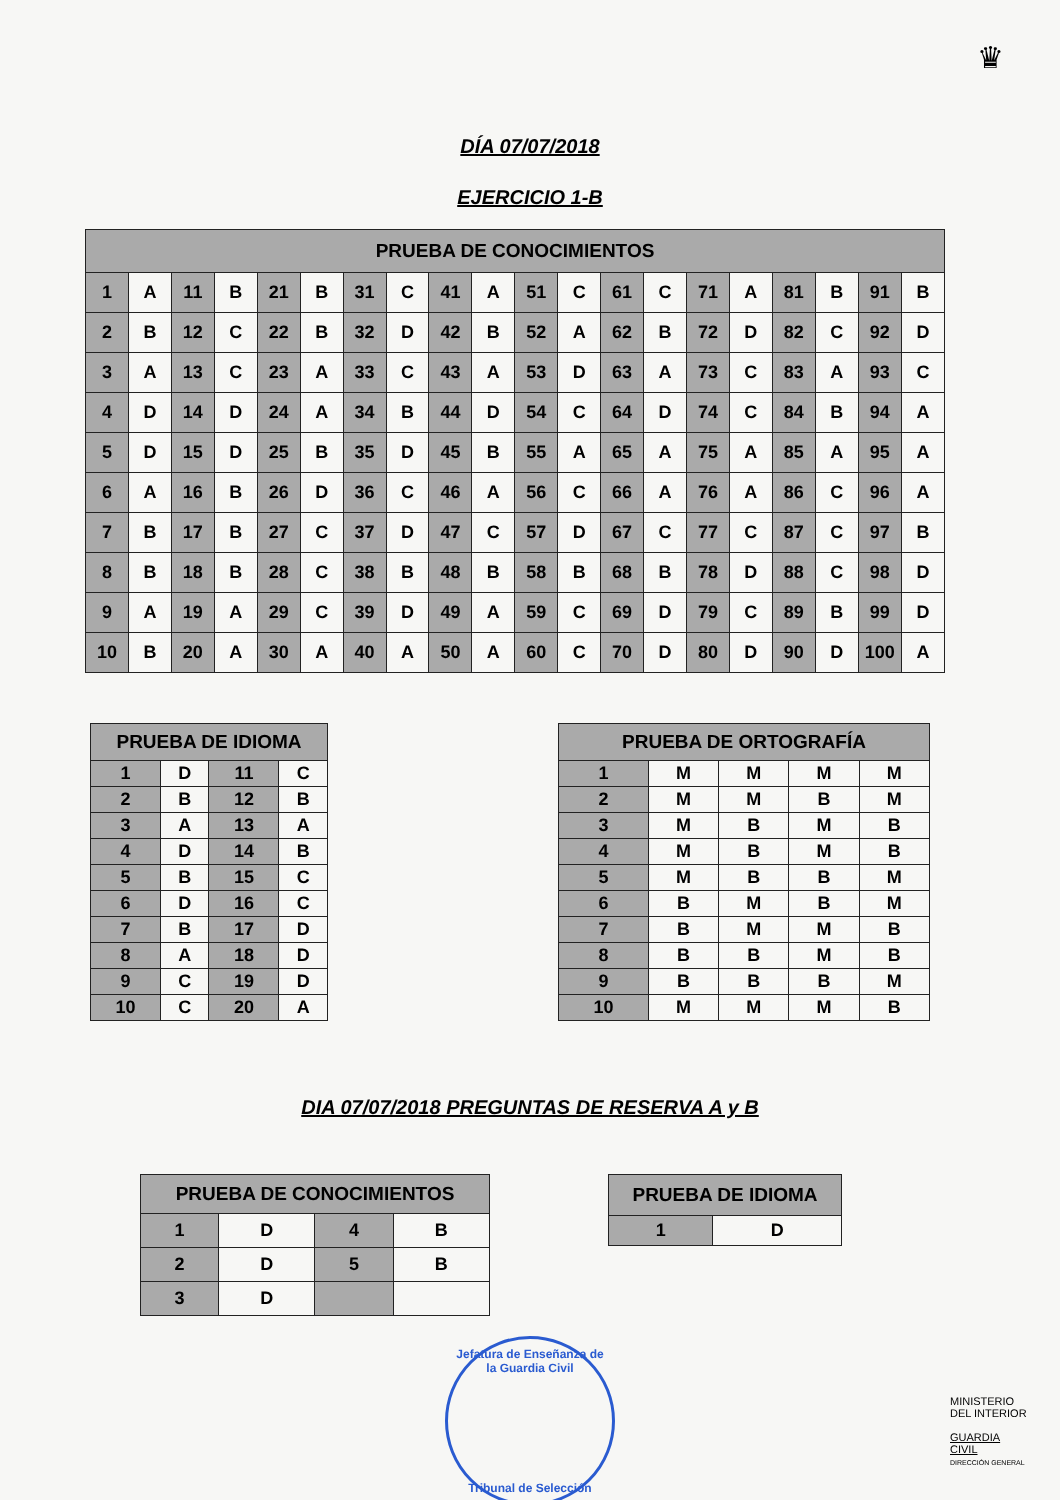♛
DÍA 07/07/2018
EJERCICIO 1-B
| PRUEBA DE CONOCIMIENTOS | | | | | | | | | | | | | | | | | | | |
| --- | --- | --- | --- | --- | --- | --- | --- | --- | --- | --- | --- | --- | --- | --- | --- | --- | --- | --- | --- |
| 1 | A | 11 | B | 21 | B | 31 | C | 41 | A | 51 | C | 61 | C | 71 | A | 81 | B | 91 | B |
| 2 | B | 12 | C | 22 | B | 32 | D | 42 | B | 52 | A | 62 | B | 72 | D | 82 | C | 92 | D |
| 3 | A | 13 | C | 23 | A | 33 | C | 43 | A | 53 | D | 63 | A | 73 | C | 83 | A | 93 | C |
| 4 | D | 14 | D | 24 | A | 34 | B | 44 | D | 54 | C | 64 | D | 74 | C | 84 | B | 94 | A |
| 5 | D | 15 | D | 25 | B | 35 | D | 45 | B | 55 | A | 65 | A | 75 | A | 85 | A | 95 | A |
| 6 | A | 16 | B | 26 | D | 36 | C | 46 | A | 56 | C | 66 | A | 76 | A | 86 | C | 96 | A |
| 7 | B | 17 | B | 27 | C | 37 | D | 47 | C | 57 | D | 67 | C | 77 | C | 87 | C | 97 | B |
| 8 | B | 18 | B | 28 | C | 38 | B | 48 | B | 58 | B | 68 | B | 78 | D | 88 | C | 98 | D |
| 9 | A | 19 | A | 29 | C | 39 | D | 49 | A | 59 | C | 69 | D | 79 | C | 89 | B | 99 | D |
| 10 | B | 20 | A | 30 | A | 40 | A | 50 | A | 60 | C | 70 | D | 80 | D | 90 | D | 100 | A |
| PRUEBA DE IDIOMA | | | |
| --- | --- | --- | --- |
| 1 | D | 11 | C |
| 2 | B | 12 | B |
| 3 | A | 13 | A |
| 4 | D | 14 | B |
| 5 | B | 15 | C |
| 6 | D | 16 | C |
| 7 | B | 17 | D |
| 8 | A | 18 | D |
| 9 | C | 19 | D |
| 10 | C | 20 | A |
| PRUEBA DE ORTOGRAFÍA | | | | |
| --- | --- | --- | --- | --- |
| 1 | M | M | M | M |
| 2 | M | M | B | M |
| 3 | M | B | M | B |
| 4 | M | B | M | B |
| 5 | M | B | B | M |
| 6 | B | M | B | M |
| 7 | B | M | M | B |
| 8 | B | B | M | B |
| 9 | B | B | B | M |
| 10 | M | M | M | B |
DIA 07/07/2018 PREGUNTAS DE RESERVA A y B
| PRUEBA DE CONOCIMIENTOS | | | |
| --- | --- | --- | --- |
| 1 | D | 4 | B |
| 2 | D | 5 | B |
| 3 | D | | |
| PRUEBA DE IDIOMA | |
| --- | --- |
| 1 | D |
Jefatura de Enseñanza de la Guardia Civil
Tribunal de Selección
MINISTERIO
DEL INTERIOR
GUARDIA CIVIL
DIRECCIÓN GENERAL